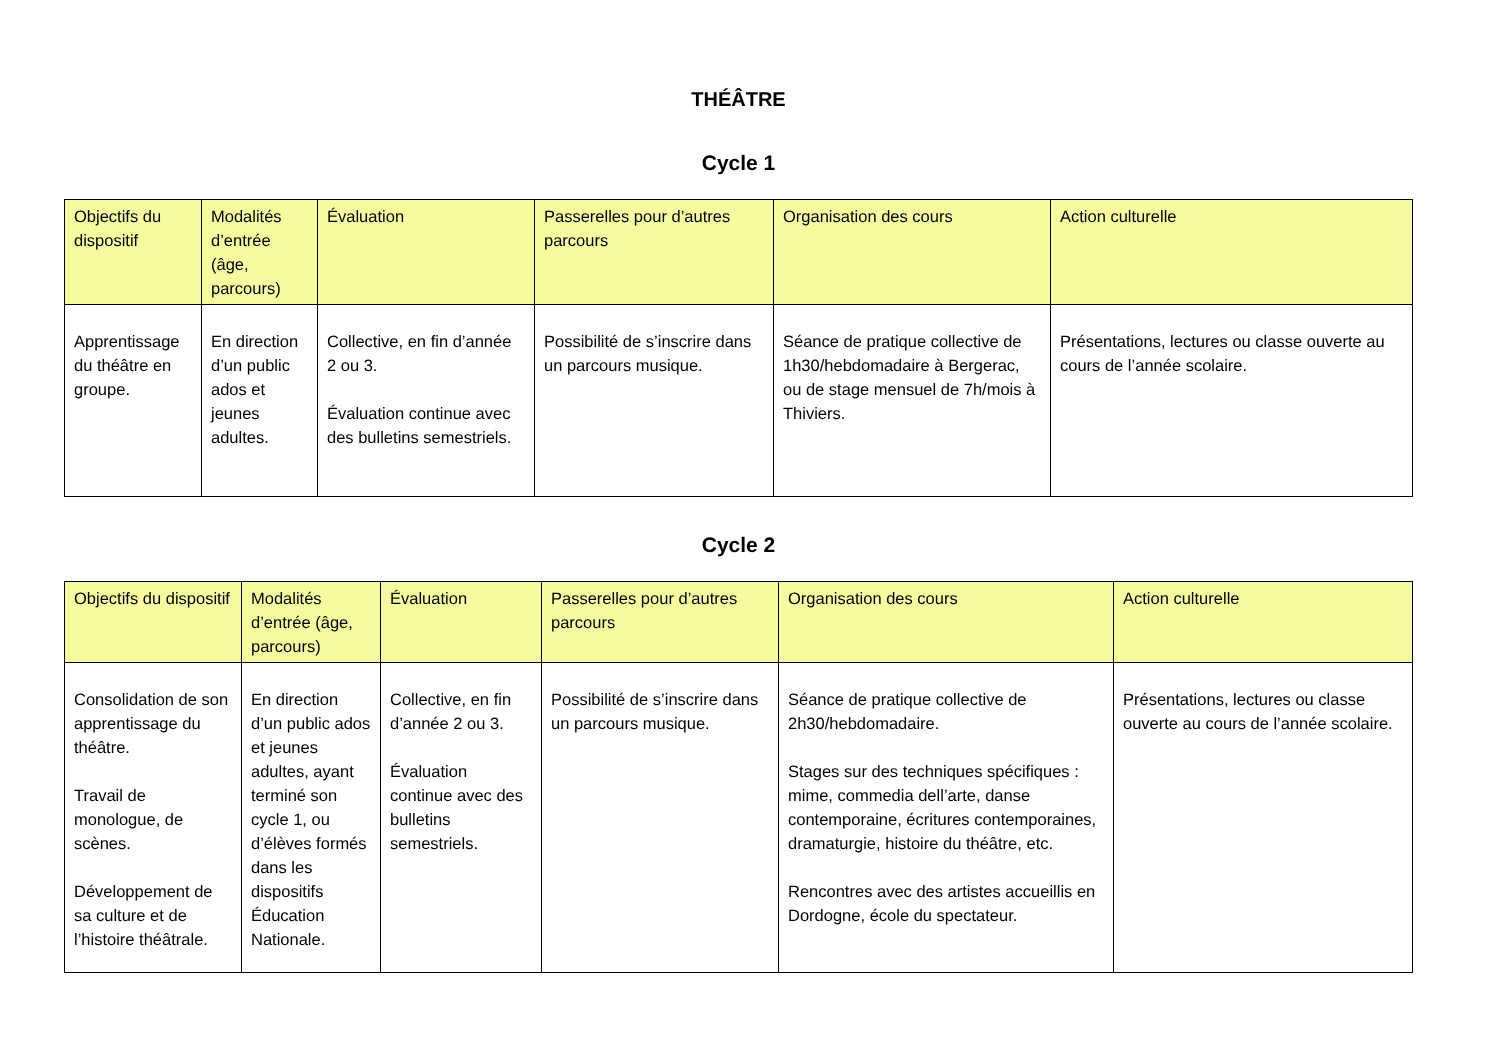THÉÂTRE
Cycle 1
| Objectifs du dispositif | Modalités d’entrée (âge, parcours) | Évaluation | Passerelles pour d’autres parcours | Organisation des cours | Action culturelle |
| --- | --- | --- | --- | --- | --- |
| Apprentissage du théâtre en groupe. | En direction d’un public ados et jeunes adultes. | Collective, en fin d’année 2 ou 3. Évaluation continue avec des bulletins semestriels. | Possibilité de s’inscrire dans un parcours musique. | Séance de pratique collective de 1h30/hebdomadaire à Bergerac, ou de stage mensuel de 7h/mois à Thiviers. | Présentations, lectures ou classe ouverte au cours de l’année scolaire. |
Cycle 2
| Objectifs du dispositif | Modalités d’entrée (âge, parcours) | Évaluation | Passerelles pour d’autres parcours | Organisation des cours | Action culturelle |
| --- | --- | --- | --- | --- | --- |
| Consolidation de son apprentissage du théâtre. Travail de monologue, de scènes. Développement de sa culture et de l’histoire théâtrale. | En direction d’un public ados et jeunes adultes, ayant terminé son cycle 1, ou d’élèves formés dans les dispositifs Éducation Nationale. | Collective, en fin d’année 2 ou 3. Évaluation continue avec des bulletins semestriels. | Possibilité de s’inscrire dans un parcours musique. | Séance de pratique collective de 2h30/hebdomadaire. Stages sur des techniques spécifiques : mime, commedia dell’arte, danse contemporaine, écritures contemporaines, dramaturgie, histoire du théâtre, etc. Rencontres avec des artistes accueillis en Dordogne, école du spectateur. | Présentations, lectures ou classe ouverte au cours de l’année scolaire. |